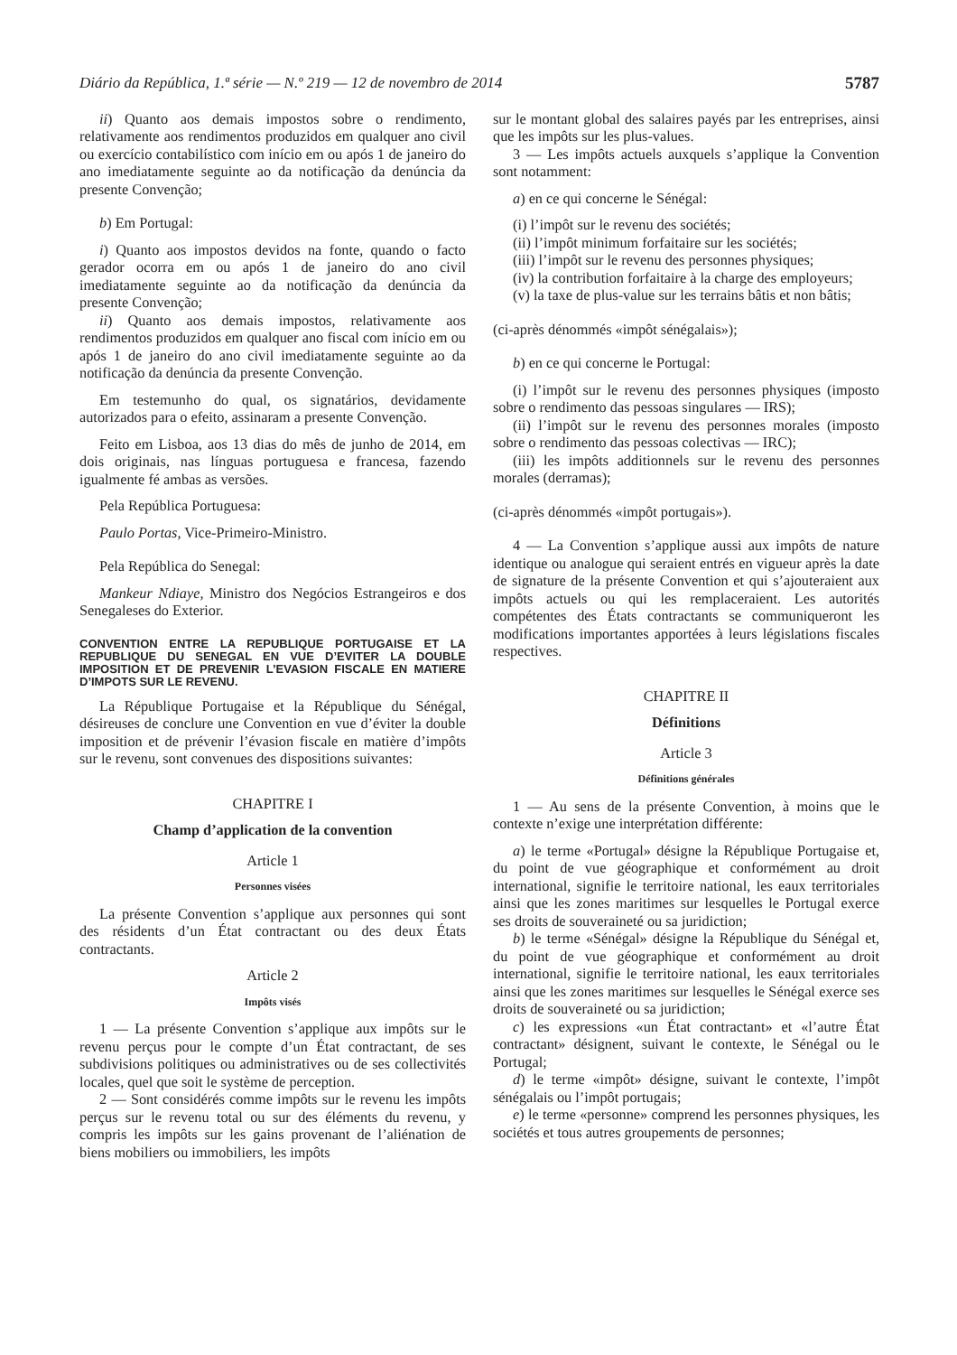Diário da República, 1.ª série — N.º 219 — 12 de novembro de 2014 5787
ii) Quanto aos demais impostos sobre o rendimento, relativamente aos rendimentos produzidos em qualquer ano civil ou exercício contabilístico com início em ou após 1 de janeiro do ano imediatamente seguinte ao da notificação da denúncia da presente Convenção;
b) Em Portugal:
i) Quanto aos impostos devidos na fonte, quando o facto gerador ocorra em ou após 1 de janeiro do ano civil imediatamente seguinte ao da notificação da denúncia da presente Convenção;
ii) Quanto aos demais impostos, relativamente aos rendimentos produzidos em qualquer ano fiscal com início em ou após 1 de janeiro do ano civil imediatamente seguinte ao da notificação da denúncia da presente Convenção.
Em testemunho do qual, os signatários, devidamente autorizados para o efeito, assinaram a presente Convenção.
Feito em Lisboa, aos 13 dias do mês de junho de 2014, em dois originais, nas línguas portuguesa e francesa, fazendo igualmente fé ambas as versões.
Pela República Portuguesa:
Paulo Portas, Vice-Primeiro-Ministro.
Pela República do Senegal:
Mankeur Ndiaye, Ministro dos Negócios Estrangeiros e dos Senegaleses do Exterior.
CONVENTION ENTRE LA REPUBLIQUE PORTUGAISE ET LA REPUBLIQUE DU SENEGAL EN VUE D’EVITER LA DOUBLE IMPOSITION ET DE PREVENIR L’EVASION FISCALE EN MATIERE D’IMPOTS SUR LE REVENU.
La République Portugaise et la République du Sénégal, désireuses de conclure une Convention en vue d’éviter la double imposition et de prévenir l’évasion fiscale en matière d’impôts sur le revenu, sont convenues des dispositions suivantes:
CHAPITRE I
Champ d’application de la convention
Article 1
Personnes visées
La présente Convention s’applique aux personnes qui sont des résidents d’un État contractant ou des deux États contractants.
Article 2
Impôts visés
1 — La présente Convention s’applique aux impôts sur le revenu perçus pour le compte d’un État contractant, de ses subdivisions politiques ou administratives ou de ses collectivités locales, quel que soit le système de perception.
2 — Sont considérés comme impôts sur le revenu les impôts perçus sur le revenu total ou sur des éléments du revenu, y compris les impôts sur les gains provenant de l’aliénation de biens mobiliers ou immobiliers, les impôts
sur le montant global des salaires payés par les entreprises, ainsi que les impôts sur les plus-values.
3 — Les impôts actuels auxquels s’applique la Convention sont notamment:
a) en ce qui concerne le Sénégal:
(i) l’impôt sur le revenu des sociétés;
(ii) l’impôt minimum forfaitaire sur les sociétés;
(iii) l’impôt sur le revenu des personnes physiques;
(iv) la contribution forfaitaire à la charge des employeurs;
(v) la taxe de plus-value sur les terrains bâtis et non bâtis;
(ci-après dénommés «impôt sénégalais»);
b) en ce qui concerne le Portugal:
(i) l’impôt sur le revenu des personnes physiques (imposto sobre o rendimento das pessoas singulares — IRS);
(ii) l’impôt sur le revenu des personnes morales (imposto sobre o rendimento das pessoas colectivas — IRC);
(iii) les impôts additionnels sur le revenu des personnes morales (derramas);
(ci-après dénommés «impôt portugais»).
4 — La Convention s’applique aussi aux impôts de nature identique ou analogue qui seraient entrés en vigueur après la date de signature de la présente Convention et qui s’ajouteraient aux impôts actuels ou qui les remplaceraient. Les autorités compétentes des États contractants se communiqueront les modifications importantes apportées à leurs législations fiscales respectives.
CHAPITRE II
Définitions
Article 3
Définitions générales
1 — Au sens de la présente Convention, à moins que le contexte n’exige une interprétation différente:
a) le terme «Portugal» désigne la République Portugaise et, du point de vue géographique et conformément au droit international, signifie le territoire national, les eaux territoriales ainsi que les zones maritimes sur lesquelles le Portugal exerce ses droits de souveraineté ou sa juridiction;
b) le terme «Sénégal» désigne la République du Sénégal et, du point de vue géographique et conformément au droit international, signifie le territoire national, les eaux territoriales ainsi que les zones maritimes sur lesquelles le Sénégal exerce ses droits de souveraineté ou sa juridiction;
c) les expressions «un État contractant» et «l’autre État contractant» désignent, suivant le contexte, le Sénégal ou le Portugal;
d) le terme «impôt» désigne, suivant le contexte, l’impôt sénégalais ou l’impôt portugais;
e) le terme «personne» comprend les personnes physiques, les sociétés et tous autres groupements de personnes;